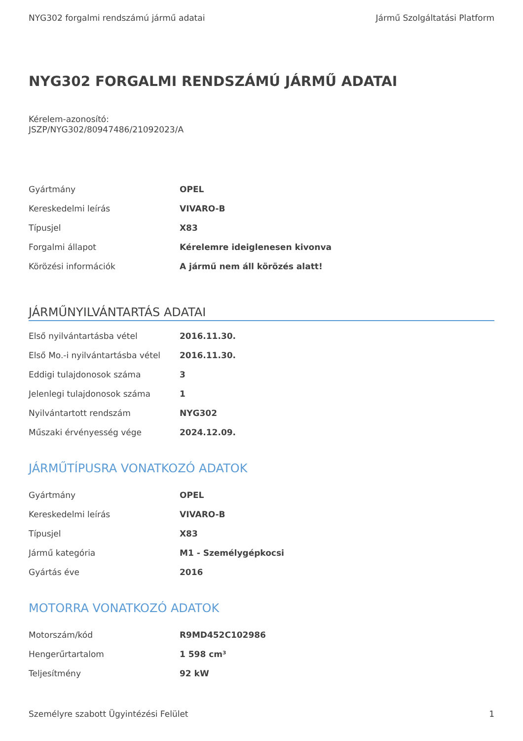NYG302 forgalmi rendszámú jármű adatai Jármű Szolgáltatási Platform
NYG302 FORGALMI RENDSZÁMÚ JÁRMŰ ADATAI
Kérelem-azonosító:
JSZP/NYG302/80947486/21092023/A
| Gyártmány | OPEL |
| Kereskedelmi leírás | VIVARO-B |
| Típusjel | X83 |
| Forgalmi állapot | Kérelemre ideiglenesen kivonva |
| Körözési információk | A jármű nem áll körözés alatt! |
JÁRMŰNYILVÁNTARTÁS ADATAI
| Első nyilvántartásba vétel | 2016.11.30. |
| Első Mo.-i nyilvántartásba vétel | 2016.11.30. |
| Eddigi tulajdonosok száma | 3 |
| Jelenlegi tulajdonosok száma | 1 |
| Nyilvántartott rendszám | NYG302 |
| Műszaki érvényesség vége | 2024.12.09. |
JÁRMŰTÍPUSRA VONATKOZÓ ADATOK
| Gyártmány | OPEL |
| Kereskedelmi leírás | VIVARO-B |
| Típusjel | X83 |
| Jármű kategória | M1 - Személygépkocsi |
| Gyártás éve | 2016 |
MOTORRA VONATKOZÓ ADATOK
| Motorszám/kód | R9MD452C102986 |
| Hengerűrtartalom | 1 598 cm³ |
| Teljesítmény | 92 kW |
Személyre szabott Ügyintézési Felület 1